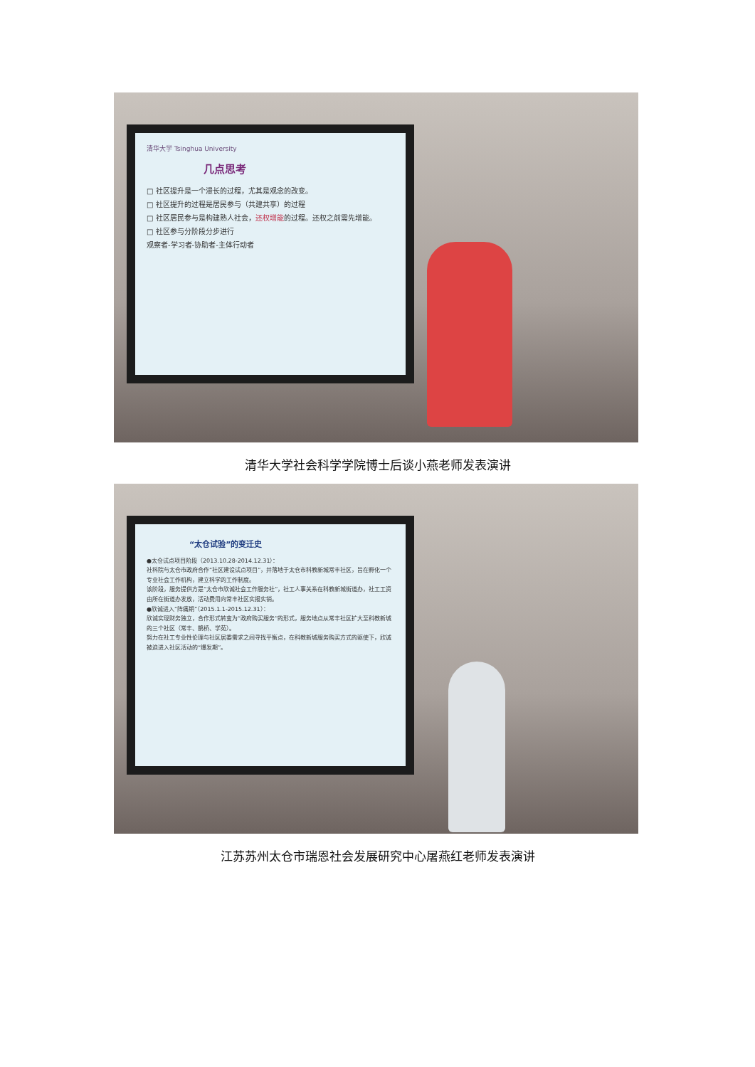清华大学 Tsinghua University
几点思考
□ 社区提升是一个漫长的过程，尤其是观念的改变。
□ 社区提升的过程是居民参与（共建共享）的过程
□ 社区居民参与是构建熟人社会，还权增能的过程。还权之前需先增能。
□ 社区参与分阶段分步进行
观察者-学习者-协助者-主体行动者
清华大学社会科学学院博士后谈小燕老师发表演讲
“太仓试验”的变迁史
●太仓试点项目阶段（2013.10.28-2014.12.31）：
社科院与太仓市政府合作“社区建设试点项目”，并落地于太仓市科教新城常丰社区，旨在孵化一个专业社会工作机构，建立科学的工作制度。
该阶段，服务提供方是“太仓市欣诚社会工作服务社”，社工人事关系在科教新城街道办，社工工资由所在街道办发放，活动费用向常丰社区实报实销。
●欣诚进入“阵痛期”（2015.1.1-2015.12.31）：
欣诚实现财务独立，合作形式转变为“政府购买服务”的形式，服务地点从常丰社区扩大至科教新城的三个社区（常丰、鹊桥、学苑）。
努力在社工专业性伦理与社区居委需求之间寻找平衡点，在科教新城服务购买方式的驱使下，欣诚被迫进入社区活动的“爆发期”。
江苏苏州太仓市瑞恩社会发展研究中心屠燕红老师发表演讲